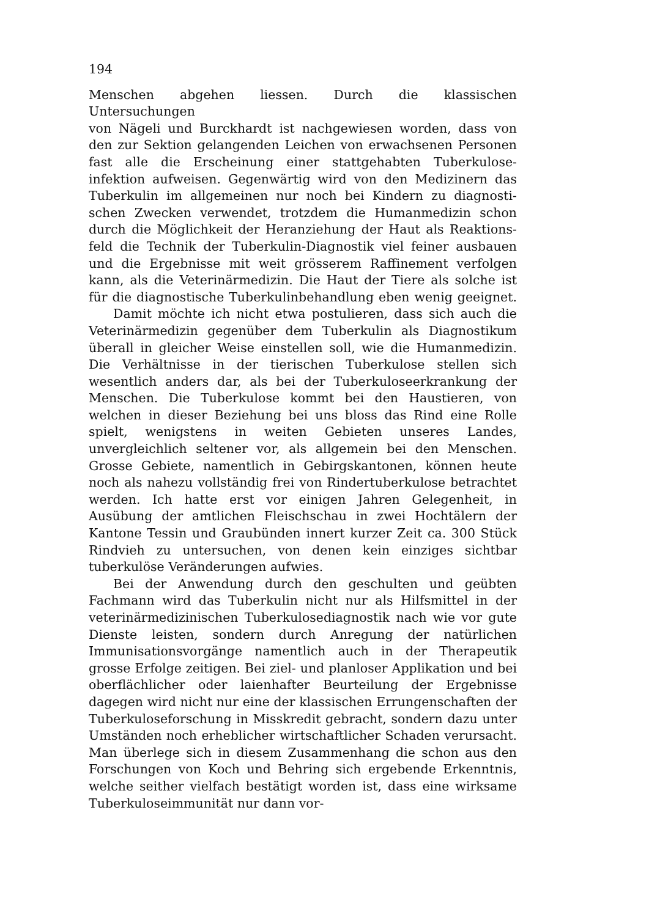194
Menschen abgehen liessen. Durch die klassischen Untersuchungen
von Nägeli und Burckhardt ist nachgewiesen worden, dass von
den zur Sektion gelangenden Leichen von erwachsenen Personen
fast alle die Erscheinung einer stattgehabten Tuberkulose-
infektion aufweisen. Gegenwärtig wird von den Medizinern das
Tuberkulin im allgemeinen nur noch bei Kindern zu diagnosti-
schen Zwecken verwendet, trotzdem die Humanmedizin schon
durch die Möglichkeit der Heranziehung der Haut als Reaktions-
feld die Technik der Tuberkulin-Diagnostik viel feiner ausbauen
und die Ergebnisse mit weit grösserem Raffinement verfolgen
kann, als die Veterinärmedizin. Die Haut der Tiere als solche ist
für die diagnostische Tuberkulinbehandlung eben wenig geeignet.
Damit möchte ich nicht etwa postulieren, dass sich auch die Veterinärmedizin gegenüber dem Tuberkulin als Diagnostikum überall in gleicher Weise einstellen soll, wie die Humanmedizin. Die Verhältnisse in der tierischen Tuberkulose stellen sich wesentlich anders dar, als bei der Tuberkuloseerkrankung der Menschen. Die Tuberkulose kommt bei den Haustieren, von welchen in dieser Beziehung bei uns bloss das Rind eine Rolle spielt, wenigstens in weiten Gebieten unseres Landes, unvergleichlich seltener vor, als allgemein bei den Menschen. Grosse Gebiete, namentlich in Gebirgskantonen, können heute noch als nahezu vollständig frei von Rindertuberkulose betrachtet werden. Ich hatte erst vor einigen Jahren Gelegenheit, in Ausübung der amtlichen Fleischschau in zwei Hochtälern der Kantone Tessin und Graubünden innert kurzer Zeit ca. 300 Stück Rindvieh zu untersuchen, von denen kein einziges sichtbar tuberkulöse Veränderungen aufwies.
Bei der Anwendung durch den geschulten und geübten Fachmann wird das Tuberkulin nicht nur als Hilfsmittel in der veterinärmedizinischen Tuberkulosediagnostik nach wie vor gute Dienste leisten, sondern durch Anregung der natürlichen Immunisationsvorgänge namentlich auch in der Therapeutik grosse Erfolge zeitigen. Bei ziel- und planloser Applikation und bei oberflächlicher oder laienhafter Beurteilung der Ergebnisse dagegen wird nicht nur eine der klassischen Errungenschaften der Tuberkuloseforschung in Misskredit gebracht, sondern dazu unter Umständen noch erheblicher wirtschaftlicher Schaden verursacht. Man überlege sich in diesem Zusammenhang die schon aus den Forschungen von Koch und Behring sich ergebende Erkenntnis, welche seither vielfach bestätigt worden ist, dass eine wirksame Tuberkuloseimmunität nur dann vor-